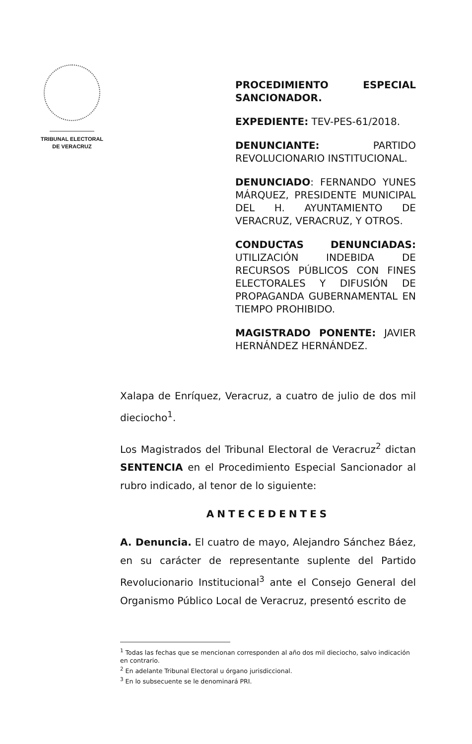TRIBUNAL ELECTORAL
DE VERACRUZ
PROCEDIMIENTO ESPECIAL SANCIONADOR.
EXPEDIENTE: TEV-PES-61/2018.
DENUNCIANTE: PARTIDO REVOLUCIONARIO INSTITUCIONAL.
DENUNCIADO: FERNANDO YUNES MÁRQUEZ, PRESIDENTE MUNICIPAL DEL H. AYUNTAMIENTO DE VERACRUZ, VERACRUZ, Y OTROS.
CONDUCTAS DENUNCIADAS: UTILIZACIÓN INDEBIDA DE RECURSOS PÚBLICOS CON FINES ELECTORALES Y DIFUSIÓN DE PROPAGANDA GUBERNAMENTAL EN TIEMPO PROHIBIDO.
MAGISTRADO PONENTE: JAVIER HERNÁNDEZ HERNÁNDEZ.
Xalapa de Enríquez, Veracruz, a cuatro de julio de dos mil dieciocho<sup>1</sup>.
Los Magistrados del Tribunal Electoral de Veracruz<sup>2</sup> dictan SENTENCIA en el Procedimiento Especial Sancionador al rubro indicado, al tenor de lo siguiente:
ANTECEDENTES
A. Denuncia. El cuatro de mayo, Alejandro Sánchez Báez, en su carácter de representante suplente del Partido Revolucionario Institucional<sup>3</sup> ante el Consejo General del Organismo Público Local de Veracruz, presentó escrito de
<sup>1</sup> Todas las fechas que se mencionan corresponden al año dos mil dieciocho, salvo indicación en contrario.
<sup>2</sup> En adelante Tribunal Electoral u órgano jurisdiccional.
<sup>3</sup> En lo subsecuente se le denominará PRI.